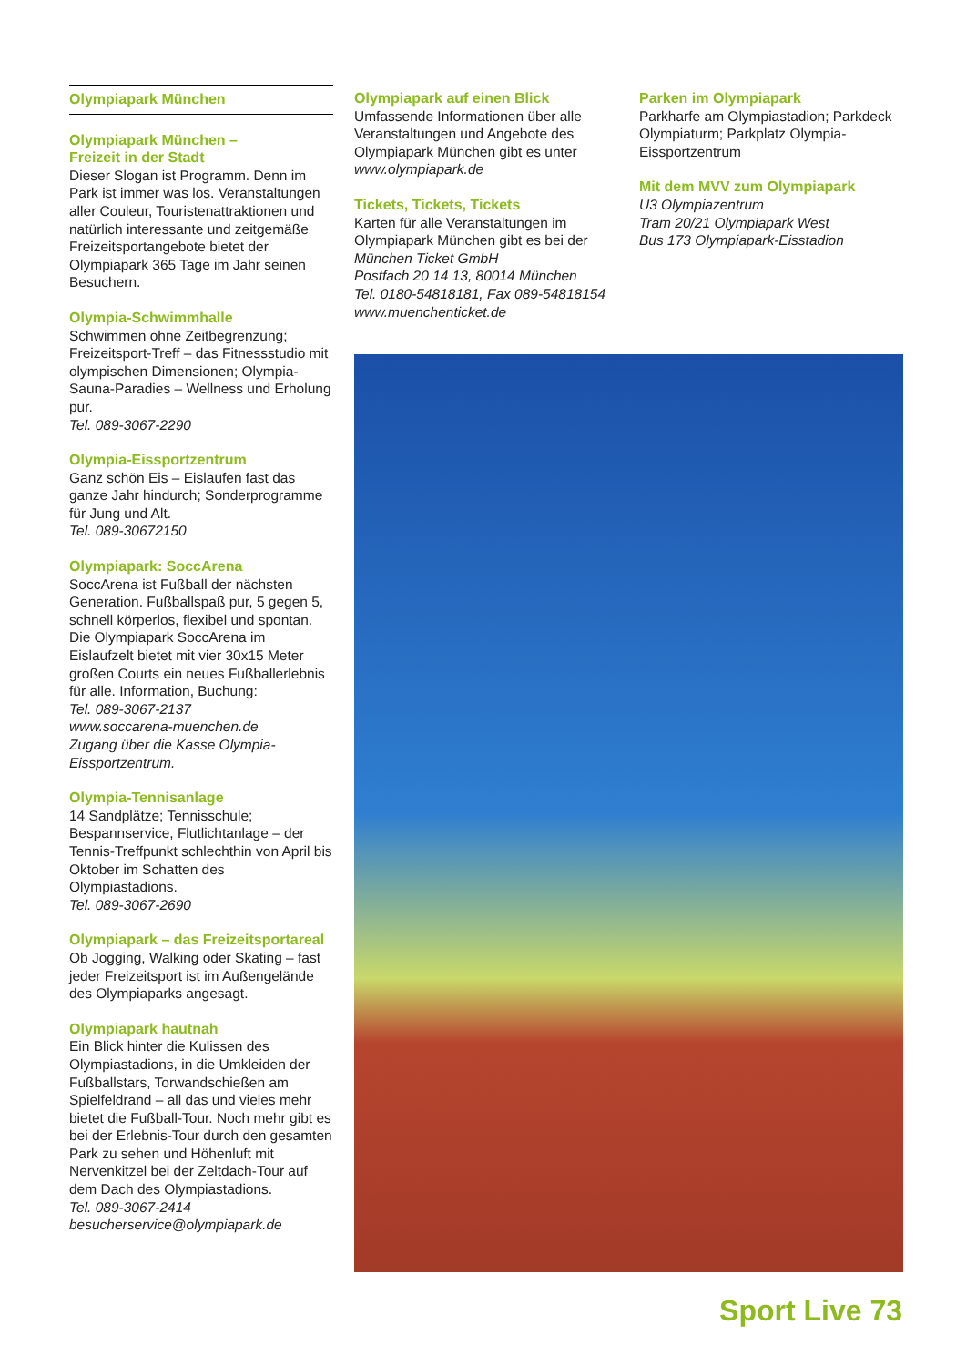Olympiapark München
Olympiapark München –
Freizeit in der Stadt
Dieser Slogan ist Programm. Denn im Park ist immer was los. Veranstaltungen aller Couleur, Touristenattraktionen und natürlich interessante und zeitgemäße Freizeitsportangebote bietet der Olympiapark 365 Tage im Jahr seinen Besuchern.
Olympia-Schwimmhalle
Schwimmen ohne Zeitbegrenzung; Freizeitsport-Treff – das Fitnessstudio mit olympischen Dimensionen; Olympia-Sauna-Paradies – Wellness und Erholung pur.
Tel. 089-3067-2290
Olympia-Eissportzentrum
Ganz schön Eis – Eislaufen fast das ganze Jahr hindurch; Sonderprogramme für Jung und Alt.
Tel. 089-30672150
Olympiapark: SoccArena
SoccArena ist Fußball der nächsten Generation. Fußballspaß pur, 5 gegen 5, schnell körperlos, flexibel und spontan. Die Olympiapark SoccArena im Eislaufzelt bietet mit vier 30x15 Meter großen Courts ein neues Fußballerlebnis für alle. Information, Buchung:
Tel. 089-3067-2137
www.soccarena-muenchen.de
Zugang über die Kasse Olympia-Eissportzentrum.
Olympia-Tennisanlage
14 Sandplätze; Tennisschule; Bespannservice, Flutlichtanlage – der Tennis-Treffpunkt schlechthin von April bis Oktober im Schatten des Olympiastadions.
Tel. 089-3067-2690
Olympiapark – das Freizeitsportareal
Ob Jogging, Walking oder Skating – fast jeder Freizeitsport ist im Außengelände des Olympiaparks angesagt.
Olympiapark hautnah
Ein Blick hinter die Kulissen des Olympiastadions, in die Umkleiden der Fußballstars, Torwandschießen am Spielfeldrand – all das und vieles mehr bietet die Fußball-Tour. Noch mehr gibt es bei der Erlebnis-Tour durch den gesamten Park zu sehen und Höhenluft mit Nervenkitzel bei der Zeltdach-Tour auf dem Dach des Olympiastadions.
Tel. 089-3067-2414
besucherservice@olympiapark.de
Olympiapark auf einen Blick
Umfassende Informationen über alle Veranstaltungen und Angebote des Olympiapark München gibt es unter
www.olympiapark.de
Tickets, Tickets, Tickets
Karten für alle Veranstaltungen im Olympiapark München gibt es bei der
München Ticket GmbH
Postfach 20 14 13, 80014 München
Tel. 0180-54818181, Fax 089-54818154
www.muenchenticket.de
Parken im Olympiapark
Parkharfe am Olympiastadion; Parkdeck Olympiaturm; Parkplatz Olympia-Eissportzentrum
Mit dem MVV zum Olympiapark
U3 Olympiazentrum
Tram 20/21 Olympiapark West
Bus 173 Olympiapark-Eisstadion
Sport Live 73